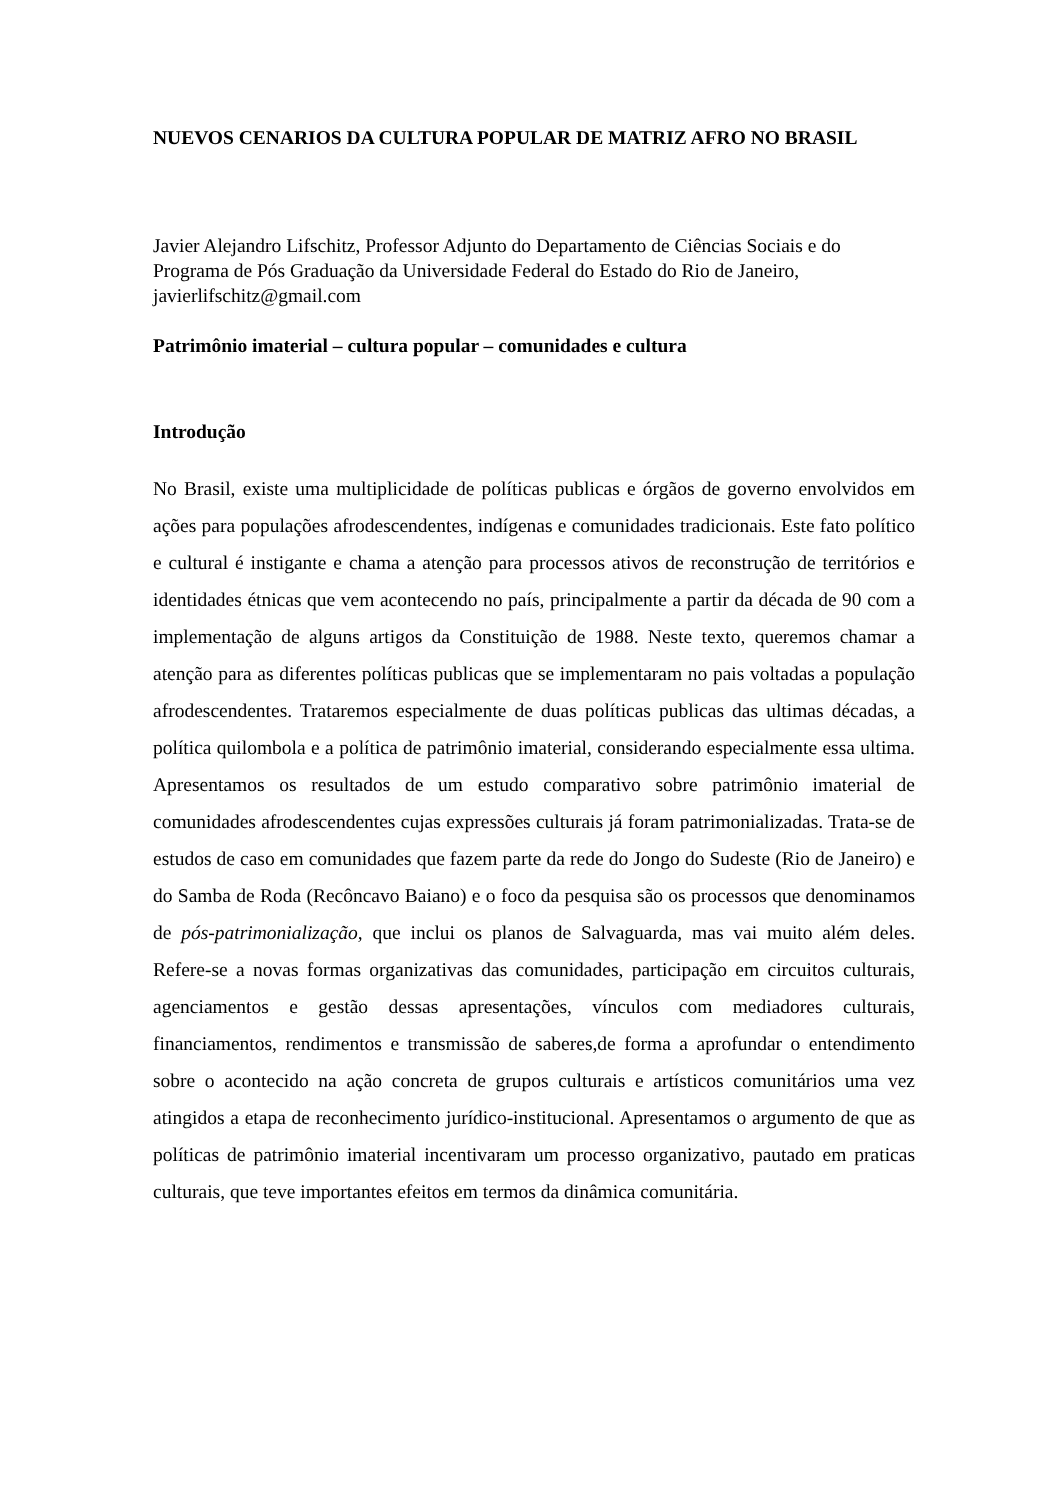NUEVOS CENARIOS DA CULTURA POPULAR DE MATRIZ AFRO NO BRASIL
Javier Alejandro Lifschitz, Professor Adjunto do Departamento de Ciências Sociais e do Programa de Pós Graduação da Universidade Federal do Estado do Rio de Janeiro, javierlifschitz@gmail.com
Patrimônio imaterial – cultura popular – comunidades e cultura
Introdução
No Brasil, existe uma multiplicidade de políticas publicas e órgãos de governo envolvidos em ações para populações afrodescendentes, indígenas e comunidades tradicionais. Este fato político e cultural é instigante e chama a atenção para processos ativos de reconstrução de territórios e identidades étnicas que vem acontecendo no país, principalmente a partir da década de 90 com a implementação de alguns artigos da Constituição de 1988. Neste texto, queremos chamar a atenção para as diferentes políticas publicas que se implementaram no pais voltadas a população afrodescendentes. Trataremos especialmente de duas políticas publicas das ultimas décadas, a política quilombola e a política de patrimônio imaterial, considerando especialmente essa ultima. Apresentamos os resultados de um estudo comparativo sobre patrimônio imaterial de comunidades afrodescendentes cujas expressões culturais já foram patrimonializadas. Trata-se de estudos de caso em comunidades que fazem parte da rede do Jongo do Sudeste (Rio de Janeiro) e do Samba de Roda (Recôncavo Baiano) e o foco da pesquisa são os processos que denominamos de pós-patrimonialização, que inclui os planos de Salvaguarda, mas vai muito além deles. Refere-se a novas formas organizativas das comunidades, participação em circuitos culturais, agenciamentos e gestão dessas apresentações, vínculos com mediadores culturais, financiamentos, rendimentos e transmissão de saberes,de forma a aprofundar o entendimento sobre o acontecido na ação concreta de grupos culturais e artísticos comunitários uma vez atingidos a etapa de reconhecimento jurídico-institucional. Apresentamos o argumento de que as políticas de patrimônio imaterial incentivaram um processo organizativo, pautado em praticas culturais, que teve importantes efeitos em termos da dinâmica comunitária.